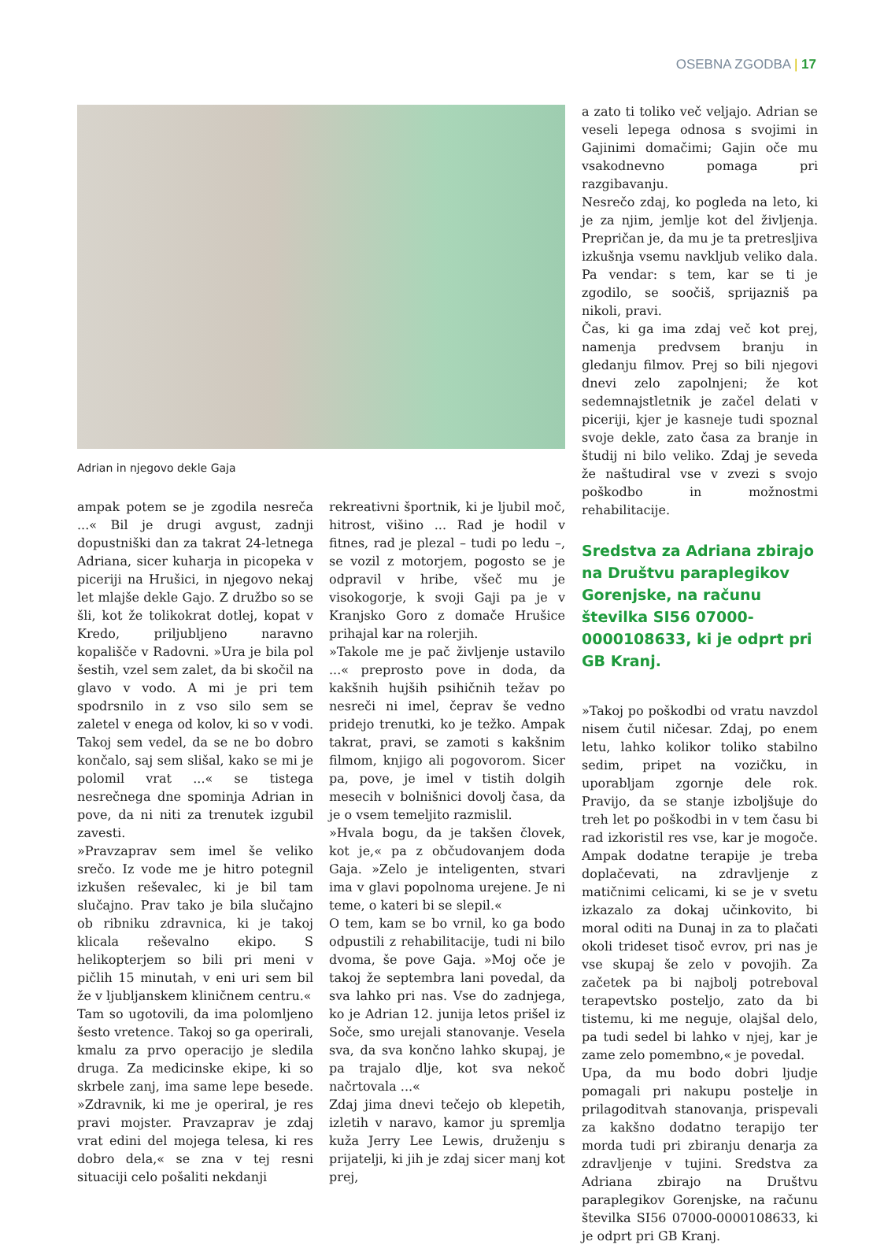OSEBNA ZGODBA | 17
Adrian in njegovo dekle Gaja
ampak potem se je zgodila nesreča ...« Bil je drugi avgust, zadnji dopustniški dan za takrat 24-letnega Adriana, sicer kuharja in picopeka v piceriji na Hrušici, in njegovo nekaj let mlajše dekle Gajo. Z družbo so se šli, kot že tolikokrat dotlej, kopat v Kredo, priljubljeno naravno kopališče v Radovni. »Ura je bila pol šestih, vzel sem zalet, da bi skočil na glavo v vodo. A mi je pri tem spodrsnilo in z vso silo sem se zaletel v enega od kolov, ki so v vodi. Takoj sem vedel, da se ne bo dobro končalo, saj sem slišal, kako se mi je polomil vrat ...« se tistega nesrečnega dne spominja Adrian in pove, da ni niti za trenutek izgubil zavesti.
»Pravzaprav sem imel še veliko srečo. Iz vode me je hitro potegnil izkušen reševalec, ki je bil tam slučajno. Prav tako je bila slučajno ob ribniku zdravnica, ki je takoj klicala reševalno ekipo. S helikopterjem so bili pri meni v pičlih 15 minutah, v eni uri sem bil že v ljubljanskem kliničnem centru.«
Tam so ugotovili, da ima polomljeno šesto vretence. Takoj so ga operirali, kmalu za prvo operacijo je sledila druga. Za medicinske ekipe, ki so skrbele zanj, ima same lepe besede. »Zdravnik, ki me je operiral, je res pravi mojster. Pravzaprav je zdaj vrat edini del mojega telesa, ki res dobro dela,« se zna v tej resni situaciji celo pošaliti nekdanji
rekreativni športnik, ki je ljubil moč, hitrost, višino ... Rad je hodil v fitnes, rad je plezal – tudi po ledu –, se vozil z motorjem, pogosto se je odpravil v hribe, všeč mu je visokogorje, k svoji Gaji pa je v Kranjsko Goro z domače Hrušice prihajal kar na rolerjih.
»Takole me je pač življenje ustavilo ...« preprosto pove in doda, da kakšnih hujših psihičnih težav po nesreči ni imel, čeprav še vedno pridejo trenutki, ko je težko. Ampak takrat, pravi, se zamoti s kakšnim filmom, knjigo ali pogovorom. Sicer pa, pove, je imel v tistih dolgih mesecih v bolnišnici dovolj časa, da je o vsem temeljito razmislil.
»Hvala bogu, da je takšen človek, kot je,« pa z občudovanjem doda Gaja. »Zelo je inteligenten, stvari ima v glavi popolnoma urejene. Je ni teme, o kateri bi se slepil.«
O tem, kam se bo vrnil, ko ga bodo odpustili z rehabilitacije, tudi ni bilo dvoma, še pove Gaja. »Moj oče je takoj že septembra lani povedal, da sva lahko pri nas. Vse do zadnjega, ko je Adrian 12. junija letos prišel iz Soče, smo urejali stanovanje. Vesela sva, da sva končno lahko skupaj, je pa trajalo dlje, kot sva nekoč načrtovala ...«
Zdaj jima dnevi tečejo ob klepetih, izletih v naravo, kamor ju spremlja kuža Jerry Lee Lewis, druženju s prijatelji, ki jih je zdaj sicer manj kot prej,
a zato ti toliko več veljajo. Adrian se veseli lepega odnosa s svojimi in Gajinimi domačimi; Gajin oče mu vsakodnevno pomaga pri razgibavanju.
Nesrečo zdaj, ko pogleda na leto, ki je za njim, jemlje kot del življenja. Prepričan je, da mu je ta pretresljiva izkušnja vsemu navkljub veliko dala. Pa vendar: s tem, kar se ti je zgodilo, se soočiš, sprijazniš pa nikoli, pravi.
Čas, ki ga ima zdaj več kot prej, namenja predvsem branju in gledanju filmov. Prej so bili njegovi dnevi zelo zapolnjeni; že kot sedemnajstletnik je začel delati v piceriji, kjer je kasneje tudi spoznal svoje dekle, zato časa za branje in študij ni bilo veliko. Zdaj je seveda že naštudiral vse v zvezi s svojo poškodbo in možnostmi rehabilitacije.
Sredstva za Adriana zbirajo na Društvu paraplegikov Gorenjske, na računu številka SI56 07000-0000108633, ki je odprt pri GB Kranj.
»Takoj po poškodbi od vratu navzdol nisem čutil ničesar. Zdaj, po enem letu, lahko kolikor toliko stabilno sedim, pripet na vozičku, in uporabljam zgornje dele rok. Pravijo, da se stanje izboljšuje do treh let po poškodbi in v tem času bi rad izkoristil res vse, kar je mogoče. Ampak dodatne terapije je treba doplačevati, na zdravljenje z matičnimi celicami, ki se je v svetu izkazalo za dokaj učinkovito, bi moral oditi na Dunaj in za to plačati okoli trideset tisoč evrov, pri nas je vse skupaj še zelo v povojih. Za začetek pa bi najbolj potreboval terapevtsko posteljo, zato da bi tistemu, ki me neguje, olajšal delo, pa tudi sedel bi lahko v njej, kar je zame zelo pomembno,« je povedal.
Upa, da mu bodo dobri ljudje pomagali pri nakupu postelje in prilagoditvah stanovanja, prispevali za kakšno dodatno terapijo ter morda tudi pri zbiranju denarja za zdravljenje v tujini. Sredstva za Adriana zbirajo na Društvu paraplegikov Gorenjske, na računu številka SI56 07000-0000108633, ki je odprt pri GB Kranj.